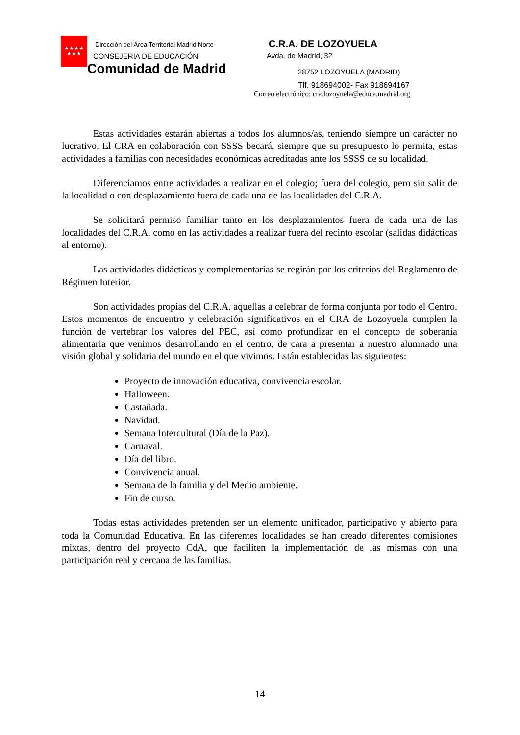★★★★
★★★
Dirección del Área Territorial Madrid Norte
CONSEJERIA DE EDUCACIÓN
Comunidad de Madrid
C.R.A. DE LOZOYUELA
Avda. de Madrid, 32
28752 LOZOYUELA (MADRID)
Tlf. 918694002- Fax 918694167
Correo electrónico: cra.lozoyuela@educa.madrid.org
Estas actividades estarán abiertas a todos los alumnos/as, teniendo siempre un carácter no lucrativo. El CRA en colaboración con SSSS becará, siempre que su presupuesto lo permita, estas actividades a familias con necesidades económicas acreditadas ante los SSSS de su localidad.
Diferenciamos entre actividades a realizar en el colegio; fuera del colegio, pero sin salir de la localidad o con desplazamiento fuera de cada una de las localidades del C.R.A.
Se solicitará permiso familiar tanto en los desplazamientos fuera de cada una de las localidades del C.R.A. como en las actividades a realizar fuera del recinto escolar (salidas didácticas al entorno).
Las actividades didácticas y complementarias se regirán por los criterios del Reglamento de Régimen Interior.
Son actividades propias del C.R.A. aquellas a celebrar de forma conjunta por todo el Centro. Estos momentos de encuentro y celebración significativos en el CRA de Lozoyuela cumplen la función de vertebrar los valores del PEC, así como profundizar en el concepto de soberanía alimentaria que venimos desarrollando en el centro, de cara a presentar a nuestro alumnado una visión global y solidaria del mundo en el que vivimos. Están establecidas las siguientes:
Proyecto de innovación educativa, convivencia escolar.
Halloween.
Castañada.
Navidad.
Semana Intercultural (Día de la Paz).
Carnaval.
Día del libro.
Convivencia anual.
Semana de la familia y del Medio ambiente.
Fin de curso.
Todas estas actividades pretenden ser un elemento unificador, participativo y abierto para toda la Comunidad Educativa. En las diferentes localidades se han creado diferentes comisiones mixtas, dentro del proyecto CdA, que faciliten la implementación de las mismas con una participación real y cercana de las familias.
14